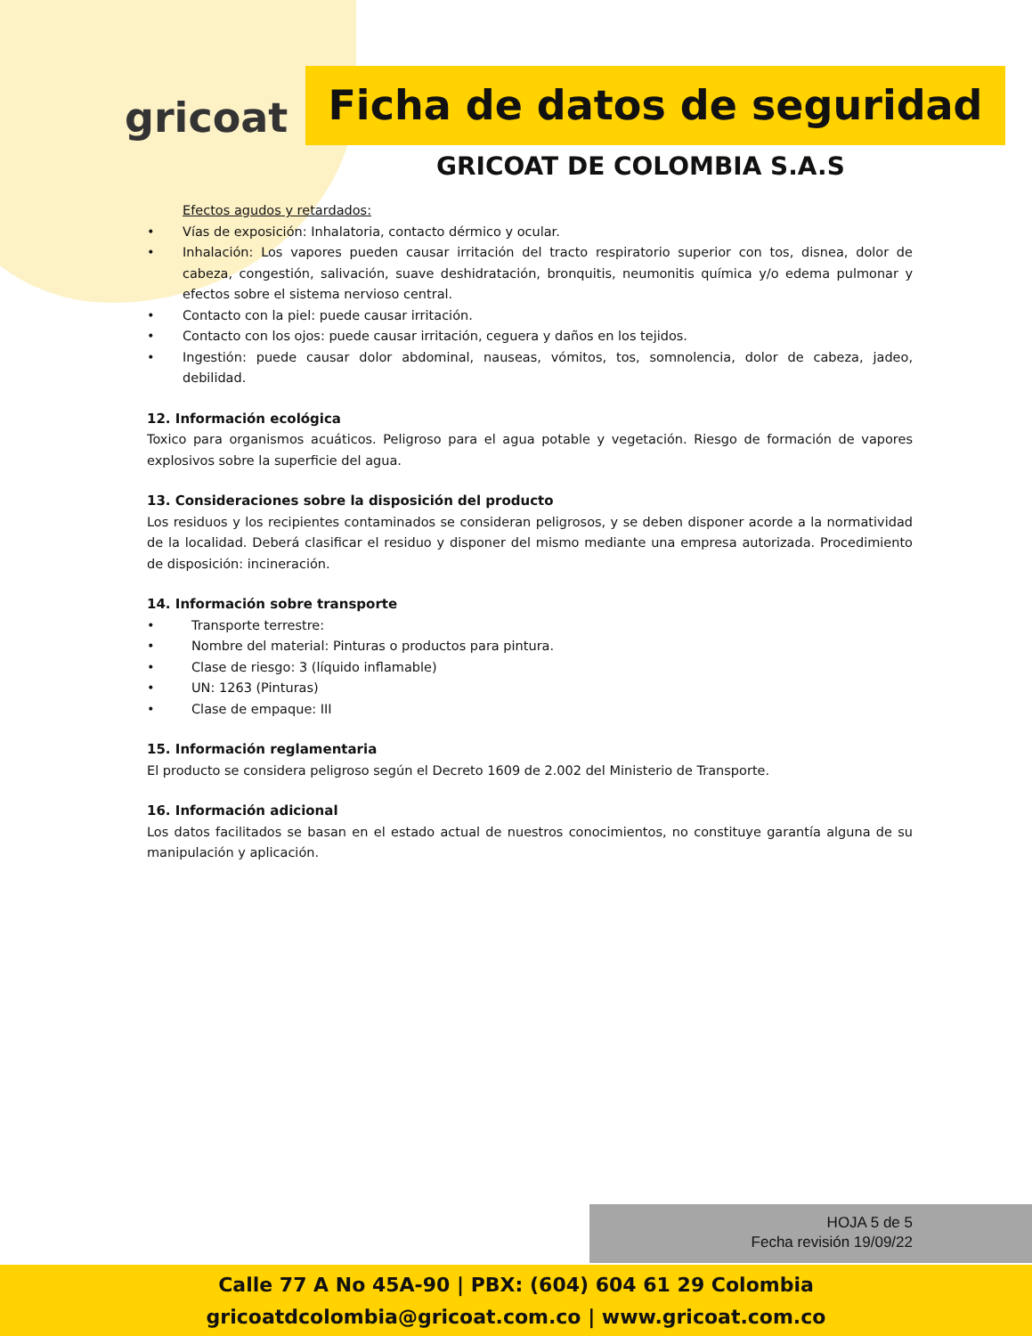gricoat
Ficha de datos de seguridad
GRICOAT DE COLOMBIA S.A.S
Efectos agudos y retardados:
• Vías de exposición: Inhalatoria, contacto dérmico y ocular.
• Inhalación: Los vapores pueden causar irritación del tracto respiratorio superior con tos, disnea, dolor de cabeza, congestión, salivación, suave deshidratación, bronquitis, neumonitis química y/o edema pulmonar y efectos sobre el sistema nervioso central.
• Contacto con la piel: puede causar irritación.
• Contacto con los ojos: puede causar irritación, ceguera y daños en los tejidos.
• Ingestión: puede causar dolor abdominal, nauseas, vómitos, tos, somnolencia, dolor de cabeza, jadeo, debilidad.
12. Información ecológica
Toxico para organismos acuáticos. Peligroso para el agua potable y vegetación. Riesgo de formación de vapores explosivos sobre la superficie del agua.
13. Consideraciones sobre la disposición del producto
Los residuos y los recipientes contaminados se consideran peligrosos, y se deben disponer acorde a la normatividad de la localidad. Deberá clasificar el residuo y disponer del mismo mediante una empresa autorizada. Procedimiento de disposición: incineración.
14. Información sobre transporte
• Transporte terrestre:
• Nombre del material: Pinturas o productos para pintura.
• Clase de riesgo: 3 (líquido inflamable)
• UN: 1263 (Pinturas)
• Clase de empaque: III
15. Información reglamentaria
El producto se considera peligroso según el Decreto 1609 de 2.002 del Ministerio de Transporte.
16. Información adicional
Los datos facilitados se basan en el estado actual de nuestros conocimientos, no constituye garantía alguna de su manipulación y aplicación.
HOJA 5 de 5
Fecha revisión 19/09/22
Calle 77 A No 45A-90 | PBX: (604) 604 61 29 Colombia
gricoatdcolombia@gricoat.com.co | www.gricoat.com.co